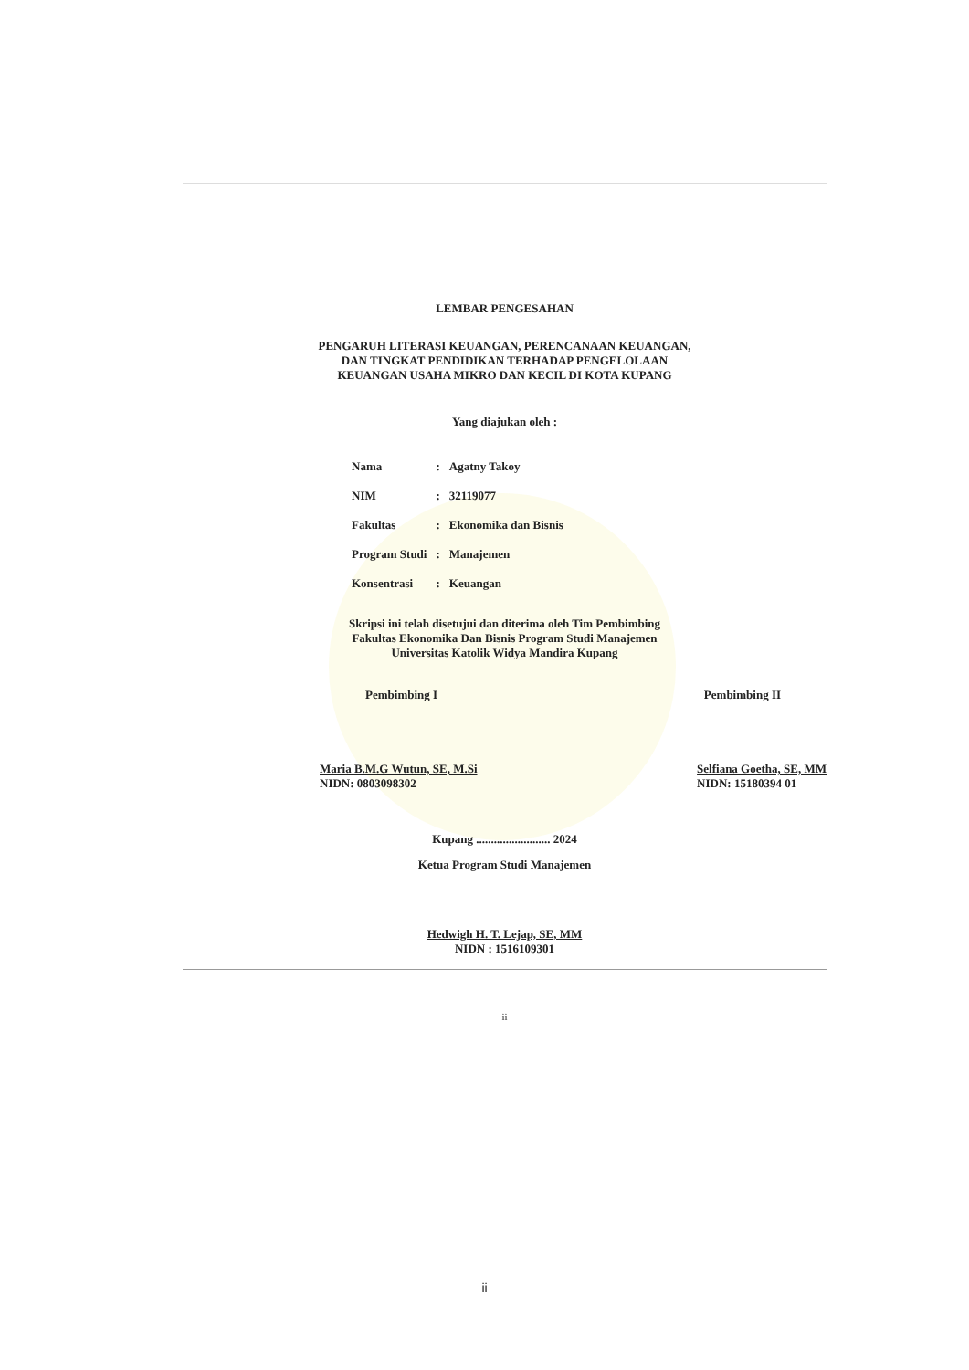LEMBAR PENGESAHAN
PENGARUH LITERASI KEUANGAN, PERENCANAAN KEUANGAN,
DAN TINGKAT PENDIDIKAN TERHADAP PENGELOLAAN
KEUANGAN USAHA MIKRO DAN KECIL DI KOTA KUPANG
Yang diajukan oleh :
| Nama | : | Agatny Takoy |
| NIM | : | 32119077 |
| Fakultas | : | Ekonomika dan Bisnis |
| Program Studi | : | Manajemen |
| Konsentrasi | : | Keuangan |
Skripsi ini telah disetujui dan diterima oleh Tim Pembimbing
Fakultas Ekonomika Dan Bisnis Program Studi Manajemen
Universitas Katolik Widya Mandira Kupang
Pembimbing I Pembimbing II
Maria B.M.G Wutun, SE, M.Si
NIDN: 0803098302
Selfiana Goetha, SE, MM
NIDN: 15180394 01
Kupang ......................... 2024
Ketua Program Studi Manajemen
Hedwigh H. T. Lejap, SE, MM
NIDN : 1516109301
ii
ii